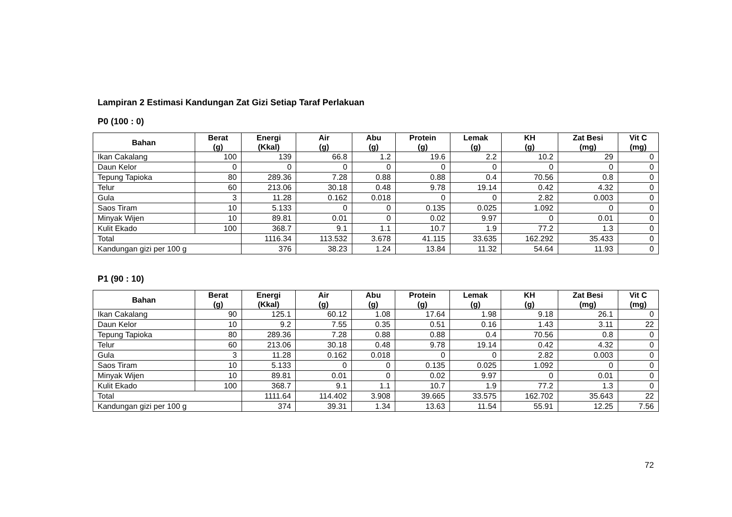Lampiran 2 Estimasi Kandungan Zat Gizi Setiap Taraf Perlakuan
P0 (100 : 0)
| Bahan | Berat (g) | Energi (Kkal) | Air (g) | Abu (g) | Protein (g) | Lemak (g) | KH (g) | Zat Besi (mg) | Vit C (mg) |
| --- | --- | --- | --- | --- | --- | --- | --- | --- | --- |
| Ikan Cakalang | 100 | 139 | 66.8 | 1.2 | 19.6 | 2.2 | 10.2 | 29 | 0 |
| Daun Kelor | 0 | 0 | 0 | 0 | 0 | 0 | 0 | 0 | 0 |
| Tepung Tapioka | 80 | 289.36 | 7.28 | 0.88 | 0.88 | 0.4 | 70.56 | 0.8 | 0 |
| Telur | 60 | 213.06 | 30.18 | 0.48 | 9.78 | 19.14 | 0.42 | 4.32 | 0 |
| Gula | 3 | 11.28 | 0.162 | 0.018 | 0 | 0 | 2.82 | 0.003 | 0 |
| Saos Tiram | 10 | 5.133 | 0 | 0 | 0.135 | 0.025 | 1.092 | 0 | 0 |
| Minyak Wijen | 10 | 89.81 | 0.01 | 0 | 0.02 | 9.97 | 0 | 0.01 | 0 |
| Kulit Ekado | 100 | 368.7 | 9.1 | 1.1 | 10.7 | 1.9 | 77.2 | 1.3 | 0 |
| Total | | 1116.34 | 113.532 | 3.678 | 41.115 | 33.635 | 162.292 | 35.433 | 0 |
| Kandungan gizi per 100 g | | 376 | 38.23 | 1.24 | 13.84 | 11.32 | 54.64 | 11.93 | 0 |
P1 (90 : 10)
| Bahan | Berat (g) | Energi (Kkal) | Air (g) | Abu (g) | Protein (g) | Lemak (g) | KH (g) | Zat Besi (mg) | Vit C (mg) |
| --- | --- | --- | --- | --- | --- | --- | --- | --- | --- |
| Ikan Cakalang | 90 | 125.1 | 60.12 | 1.08 | 17.64 | 1.98 | 9.18 | 26.1 | 0 |
| Daun Kelor | 10 | 9.2 | 7.55 | 0.35 | 0.51 | 0.16 | 1.43 | 3.11 | 22 |
| Tepung Tapioka | 80 | 289.36 | 7.28 | 0.88 | 0.88 | 0.4 | 70.56 | 0.8 | 0 |
| Telur | 60 | 213.06 | 30.18 | 0.48 | 9.78 | 19.14 | 0.42 | 4.32 | 0 |
| Gula | 3 | 11.28 | 0.162 | 0.018 | 0 | 0 | 2.82 | 0.003 | 0 |
| Saos Tiram | 10 | 5.133 | 0 | 0 | 0.135 | 0.025 | 1.092 | 0 | 0 |
| Minyak Wijen | 10 | 89.81 | 0.01 | 0 | 0.02 | 9.97 | 0 | 0.01 | 0 |
| Kulit Ekado | 100 | 368.7 | 9.1 | 1.1 | 10.7 | 1.9 | 77.2 | 1.3 | 0 |
| Total | | 1111.64 | 114.402 | 3.908 | 39.665 | 33.575 | 162.702 | 35.643 | 22 |
| Kandungan gizi per 100 g | | 374 | 39.31 | 1.34 | 13.63 | 11.54 | 55.91 | 12.25 | 7.56 |
72